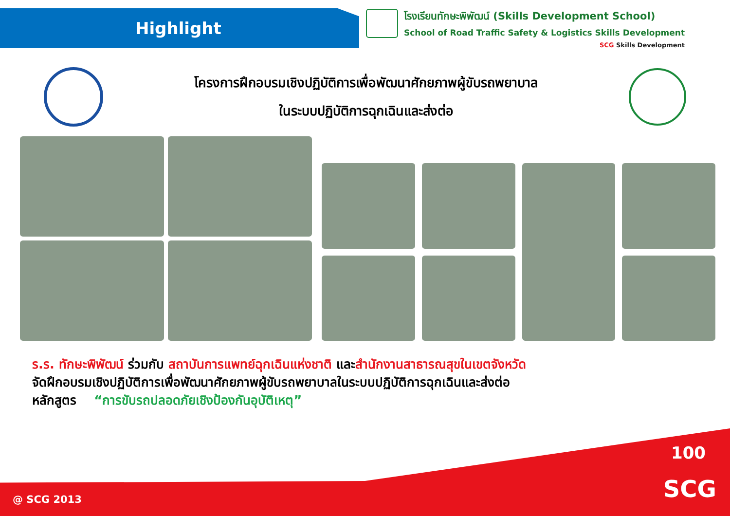Highlight
โรงเรียนทักษะพิพัฒน์ (Skills Development School)
School of Road Traffic Safety & Logistics Skills Development
SCG Skills Development
โครงการฝึกอบรมเชิงปฏิบัติการเพื่อพัฒนาศักยภาพผู้ขับรถพยาบาล
ในระบบปฏิบัติการฉุกเฉินและส่งต่อ
ร.ร. ทักษะพิพัฒน์ ร่วมกับ สถาบันการแพทย์ฉุกเฉินแห่งชาติ และสำนักงานสาธารณสุขในเขตจังหวัด
จัดฝึกอบรมเชิงปฏิบัติการเพื่อพัฒนาศักยภาพผู้ขับรถพยาบาลในระบบปฏิบัติการฉุกเฉินและส่งต่อ
หลักสูตร “การขับรถปลอดภัยเชิงป้องกันอุบัติเหตุ”
100
SCG @ SCG 2013